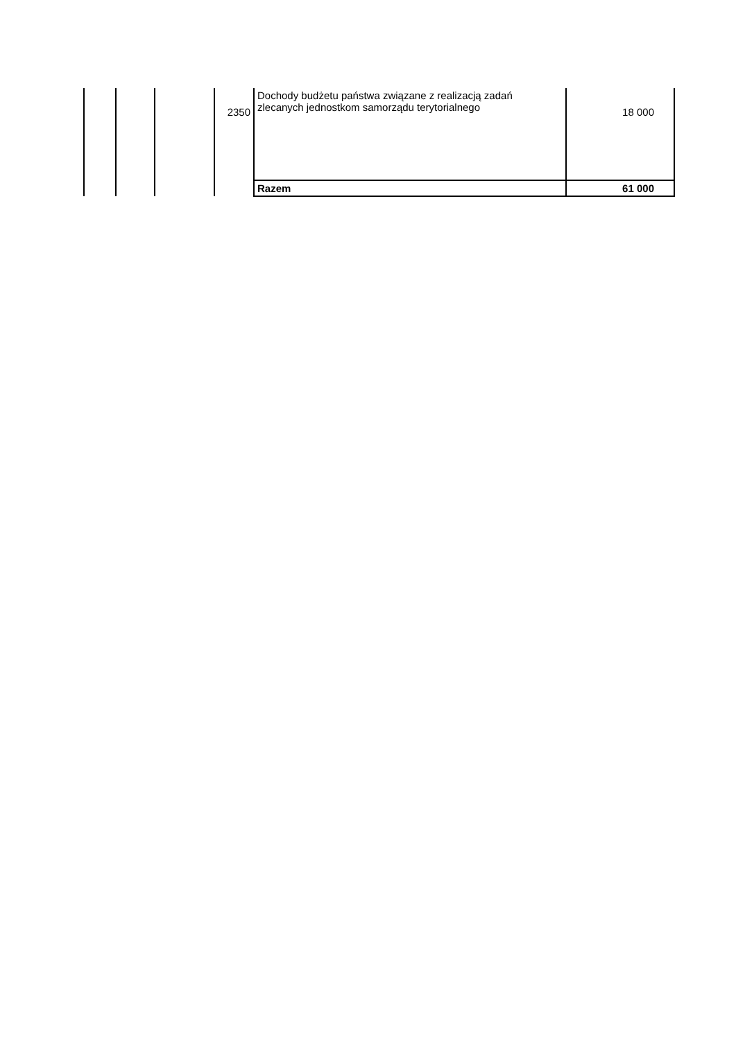| | | | 2350 | Dochody budżetu państwa związane z realizacją zadań zlecanych jednostkom samorządu terytorialnego | 18 000 |
| | | | | Razem | 61 000 |